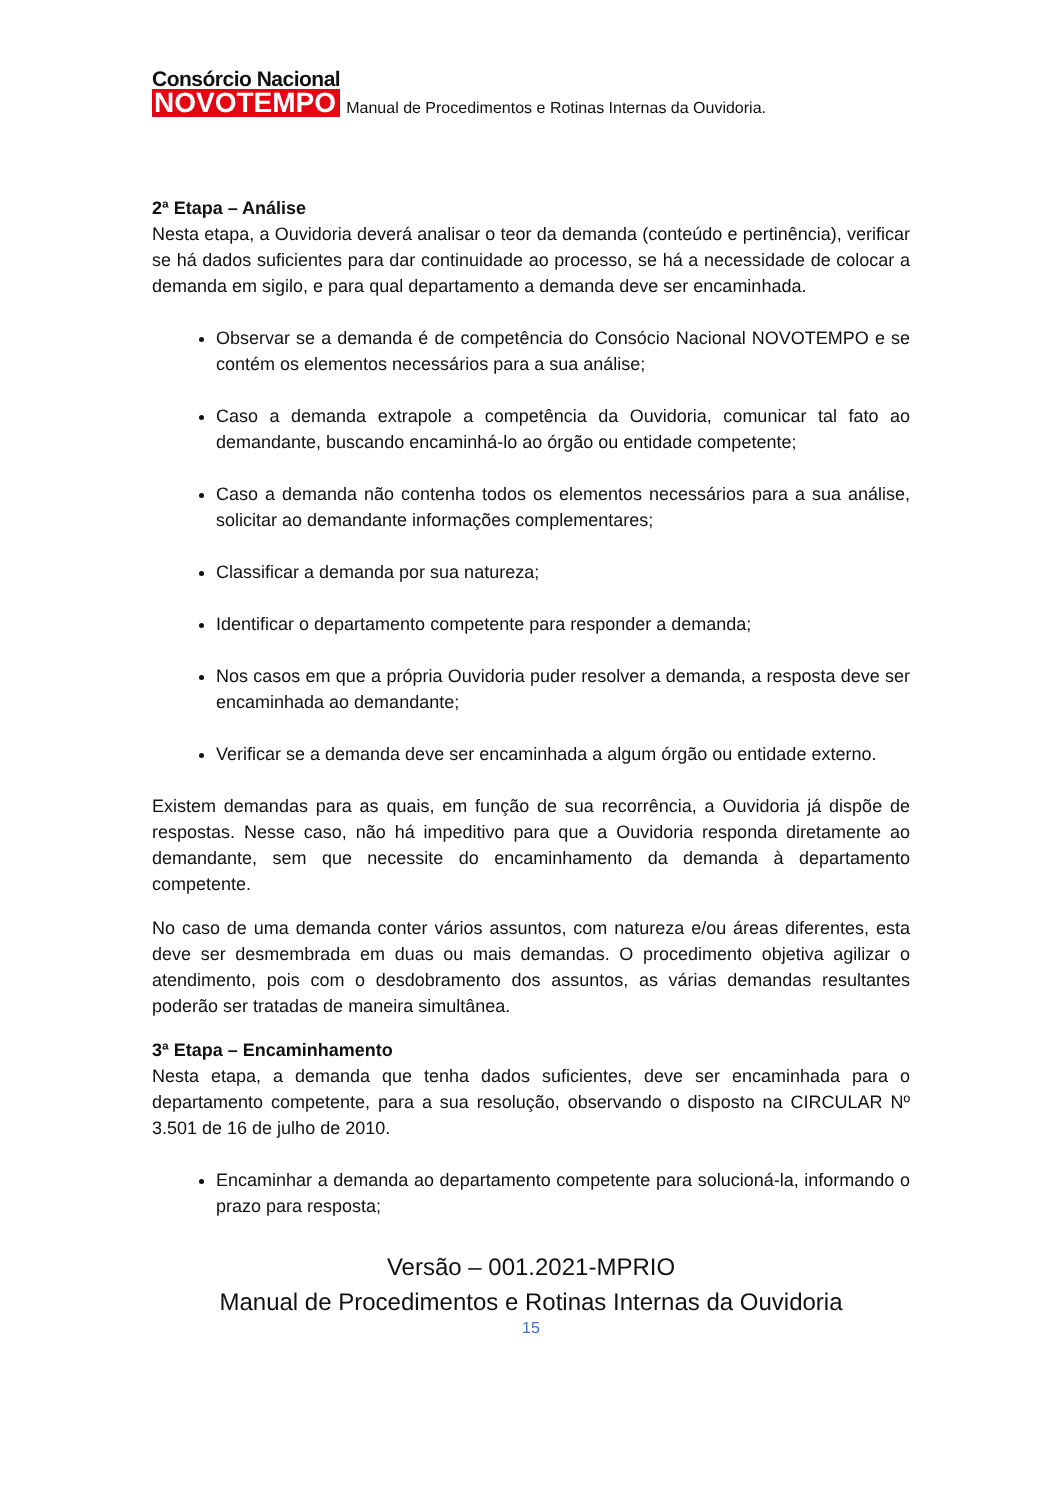Consórcio Nacional
NOVOTEMPO
Manual de Procedimentos e Rotinas Internas da Ouvidoria.
2ª Etapa – Análise
Nesta etapa, a Ouvidoria deverá analisar o teor da demanda (conteúdo e pertinência), verificar se há dados suficientes para dar continuidade ao processo, se há a necessidade de colocar a demanda em sigilo, e para qual departamento a demanda deve ser encaminhada.
Observar se a demanda é de competência do Consócio Nacional NOVOTEMPO e se contém os elementos necessários para a sua análise;
Caso a demanda extrapole a competência da Ouvidoria, comunicar tal fato ao demandante, buscando encaminhá-lo ao órgão ou entidade competente;
Caso a demanda não contenha todos os elementos necessários para a sua análise, solicitar ao demandante informações complementares;
Classificar a demanda por sua natureza;
Identificar o departamento competente para responder a demanda;
Nos casos em que a própria Ouvidoria puder resolver a demanda, a resposta deve ser encaminhada ao demandante;
Verificar se a demanda deve ser encaminhada a algum órgão ou entidade externo.
Existem demandas para as quais, em função de sua recorrência, a Ouvidoria já dispõe de respostas. Nesse caso, não há impeditivo para que a Ouvidoria responda diretamente ao demandante, sem que necessite do encaminhamento da demanda à departamento competente.
No caso de uma demanda conter vários assuntos, com natureza e/ou áreas diferentes, esta deve ser desmembrada em duas ou mais demandas. O procedimento objetiva agilizar o atendimento, pois com o desdobramento dos assuntos, as várias demandas resultantes poderão ser tratadas de maneira simultânea.
3ª Etapa – Encaminhamento
Nesta etapa, a demanda que tenha dados suficientes, deve ser encaminhada para o departamento competente, para a sua resolução, observando o disposto na CIRCULAR Nº 3.501 de 16 de julho de 2010.
Encaminhar a demanda ao departamento competente para solucioná-la, informando o prazo para resposta;
Versão – 001.2021-MPRIO
Manual de Procedimentos e Rotinas Internas da Ouvidoria
15